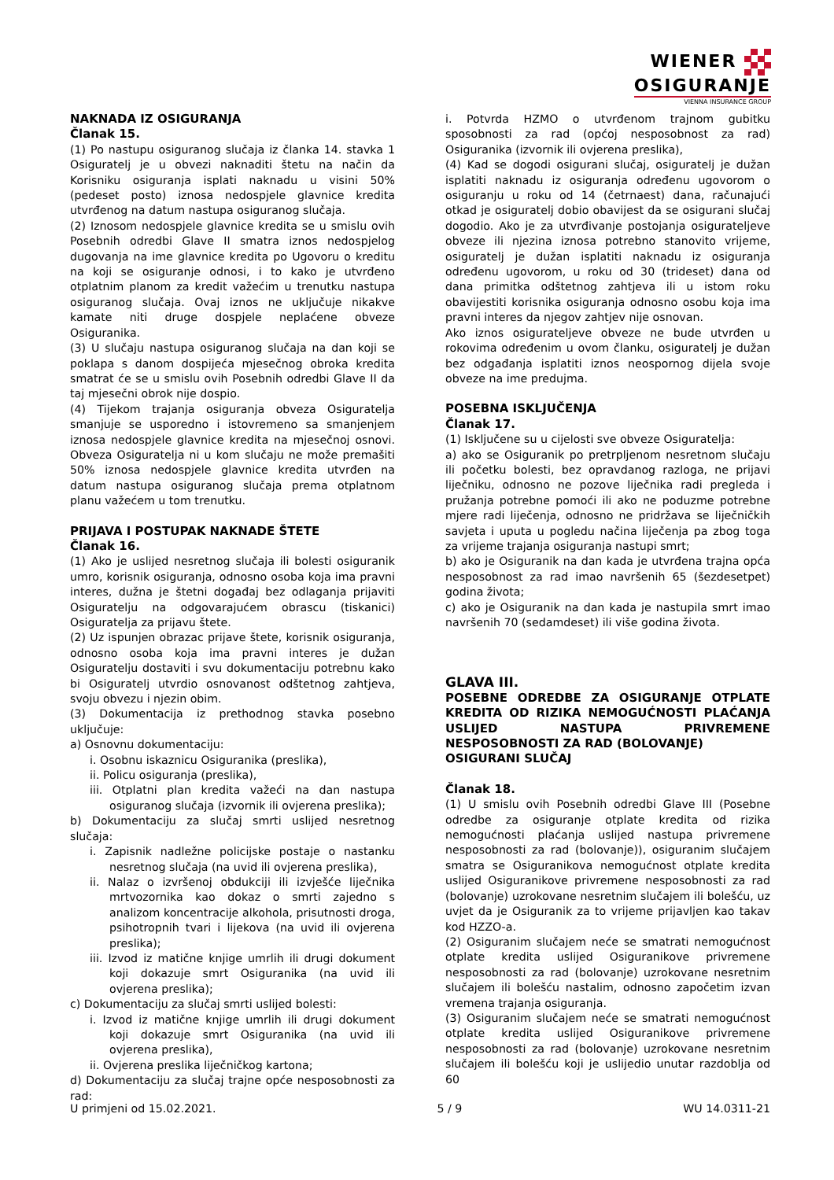WIENER
OSIGURANJE
VIENNA INSURANCE GROUP
NAKNADA IZ OSIGURANJA
Članak 15.
(1) Po nastupu osiguranog slučaja iz članka 14. stavka 1 Osiguratelj je u obvezi naknaditi štetu na način da Korisniku osiguranja isplati naknadu u visini 50% (pedeset posto) iznosa nedospjele glavnice kredita utvrđenog na datum nastupa osiguranog slučaja.
(2) Iznosom nedospjele glavnice kredita se u smislu ovih Posebnih odredbi Glave II smatra iznos nedospjelog dugovanja na ime glavnice kredita po Ugovoru o kreditu na koji se osiguranje odnosi, i to kako je utvrđeno otplatnim planom za kredit važećim u trenutku nastupa osiguranog slučaja. Ovaj iznos ne uključuje nikakve kamate niti druge dospjele neplaćene obveze Osiguranika.
(3) U slučaju nastupa osiguranog slučaja na dan koji se poklapa s danom dospijeća mjesečnog obroka kredita smatrat će se u smislu ovih Posebnih odredbi Glave II da taj mjesečni obrok nije dospio.
(4) Tijekom trajanja osiguranja obveza Osiguratelja smanjuje se usporedno i istovremeno sa smanjenjem iznosa nedospjele glavnice kredita na mjesečnoj osnovi. Obveza Osiguratelja ni u kom slučaju ne može premašiti 50% iznosa nedospjele glavnice kredita utvrđen na datum nastupa osiguranog slučaja prema otplatnom planu važećem u tom trenutku.
PRIJAVA I POSTUPAK NAKNADE ŠTETE
Članak 16.
(1) Ako je uslijed nesretnog slučaja ili bolesti osiguranik umro, korisnik osiguranja, odnosno osoba koja ima pravni interes, dužna je štetni događaj bez odlaganja prijaviti Osiguratelju na odgovarajućem obrascu (tiskanici) Osiguratelja za prijavu štete.
(2) Uz ispunjen obrazac prijave štete, korisnik osiguranja, odnosno osoba koja ima pravni interes je dužan Osiguratelju dostaviti i svu dokumentaciju potrebnu kako bi Osiguratelj utvrdio osnovanost odštetnog zahtjeva, svoju obvezu i njezin obim.
(3) Dokumentacija iz prethodnog stavka posebno uključuje:
a) Osnovnu dokumentaciju:
i. Osobnu iskaznicu Osiguranika (preslika),
ii. Policu osiguranja (preslika),
iii. Otplatni plan kredita važeći na dan nastupa osiguranog slučaja (izvornik ili ovjerena preslika);
b) Dokumentaciju za slučaj smrti uslijed nesretnog slučaja:
i. Zapisnik nadležne policijske postaje o nastanku nesretnog slučaja (na uvid ili ovjerena preslika),
ii. Nalaz o izvršenoj obdukciji ili izvješće liječnika mrtvozornika kao dokaz o smrti zajedno s analizom koncentracije alkohola, prisutnosti droga, psihotropnih tvari i lijekova (na uvid ili ovjerena preslika);
iii. Izvod iz matične knjige umrlih ili drugi dokument koji dokazuje smrt Osiguranika (na uvid ili ovjerena preslika);
c) Dokumentaciju za slučaj smrti uslijed bolesti:
i. Izvod iz matične knjige umrlih ili drugi dokument koji dokazuje smrt Osiguranika (na uvid ili ovjerena preslika),
ii. Ovjerena preslika liječničkog kartona;
d) Dokumentaciju za slučaj trajne opće nesposobnosti za rad:
i. Potvrda HZMO o utvrđenom trajnom gubitku sposobnosti za rad (općoj nesposobnost za rad) Osiguranika (izvornik ili ovjerena preslika),
(4) Kad se dogodi osigurani slučaj, osiguratelj je dužan isplatiti naknadu iz osiguranja određenu ugovorom o osiguranju u roku od 14 (četrnaest) dana, računajući otkad je osiguratelj dobio obavijest da se osigurani slučaj dogodio. Ako je za utvrđivanje postojanja osigurateljeve obveze ili njezina iznosa potrebno stanovito vrijeme, osiguratelj je dužan isplatiti naknadu iz osiguranja određenu ugovorom, u roku od 30 (trideset) dana od dana primitka odštetnog zahtjeva ili u istom roku obavijestiti korisnika osiguranja odnosno osobu koja ima pravni interes da njegov zahtjev nije osnovan.
Ako iznos osigurateljeve obveze ne bude utvrđen u rokovima određenim u ovom članku, osiguratelj je dužan bez odgađanja isplatiti iznos neospornog dijela svoje obveze na ime predujma.
POSEBNA ISKLJUČENJA
Članak 17.
(1) Isključene su u cijelosti sve obveze Osiguratelja:
a) ako se Osiguranik po pretrpljenom nesretnom slučaju ili početku bolesti, bez opravdanog razloga, ne prijavi liječniku, odnosno ne pozove liječnika radi pregleda i pružanja potrebne pomoći ili ako ne poduzme potrebne mjere radi liječenja, odnosno ne pridržava se liječničkih savjeta i uputa u pogledu načina liječenja pa zbog toga za vrijeme trajanja osiguranja nastupi smrt;
b) ako je Osiguranik na dan kada je utvrđena trajna opća nesposobnost za rad imao navršenih 65 (šezdesetpet) godina života;
c) ako je Osiguranik na dan kada je nastupila smrt imao navršenih 70 (sedamdeset) ili više godina života.
GLAVA III.
POSEBNE ODREDBE ZA OSIGURANJE OTPLATE KREDITA OD RIZIKA NEMOGUĆNOSTI PLAĆANJA USLIJED NASTUPA PRIVREMENE NESPOSOBNOSTI ZA RAD (BOLOVANJE)
OSIGURANI SLUČAJ
Članak 18.
(1) U smislu ovih Posebnih odredbi Glave III (Posebne odredbe za osiguranje otplate kredita od rizika nemogućnosti plaćanja uslijed nastupa privremene nesposobnosti za rad (bolovanje)), osiguranim slučajem smatra se Osiguranikova nemogućnost otplate kredita uslijed Osiguranikove privremene nesposobnosti za rad (bolovanje) uzrokovane nesretnim slučajem ili bolešću, uz uvjet da je Osiguranik za to vrijeme prijavljen kao takav kod HZZO-a.
(2) Osiguranim slučajem neće se smatrati nemogućnost otplate kredita uslijed Osiguranikove privremene nesposobnosti za rad (bolovanje) uzrokovane nesretnim slučajem ili bolešću nastalim, odnosno započetim izvan vremena trajanja osiguranja.
(3) Osiguranim slučajem neće se smatrati nemogućnost otplate kredita uslijed Osiguranikove privremene nesposobnosti za rad (bolovanje) uzrokovane nesretnim slučajem ili bolešću koji je uslijedio unutar razdoblja od 60
U primjeni od 15.02.2021. 5 / 9 WU 14.0311-21